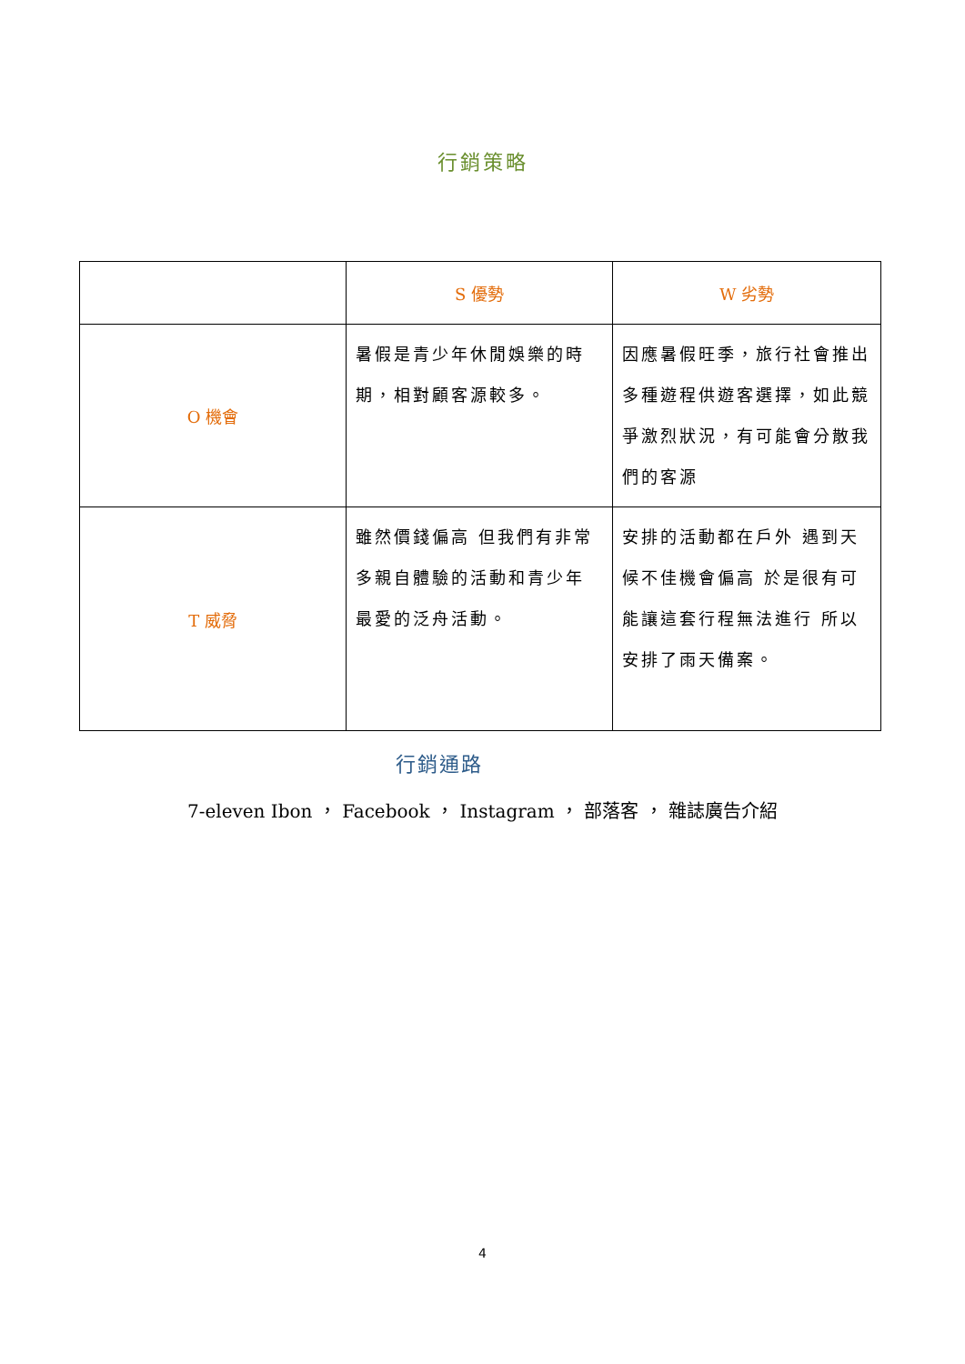行銷策略
| | S 優勢 | W 劣勢 |
| --- | --- | --- |
| O 機會 | 暑假是青少年休閒娛樂的時期，相對顧客源較多。 | 因應暑假旺季，旅行社會推出多種遊程供遊客選擇，如此競爭激烈狀況，有可能會分散我們的客源 |
| T 威脅 | 雖然價錢偏高 但我們有非常多親自體驗的活動和青少年最愛的泛舟活動。 | 安排的活動都在戶外 遇到天候不佳機會偏高 於是很有可能讓這套行程無法進行 所以安排了雨天備案。 |
行銷通路
7-eleven Ibon ， Facebook ， Instagram ， 部落客 ， 雜誌廣告介紹
4